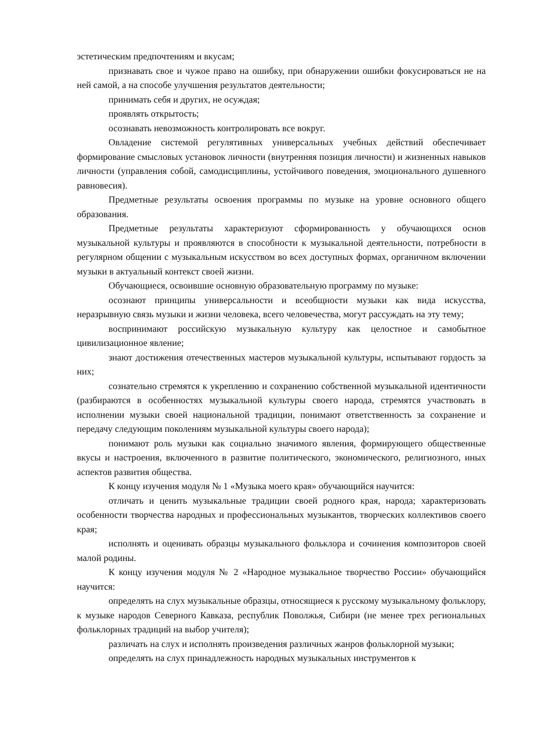эстетическим предпочтениям и вкусам;
признавать свое и чужое право на ошибку, при обнаружении ошибки фокусироваться не на ней самой, а на способе улучшения результатов деятельности;
принимать себя и других, не осуждая;
проявлять открытость;
осознавать невозможность контролировать все вокруг.
Овладение системой регулятивных универсальных учебных действий обеспечивает формирование смысловых установок личности (внутренняя позиция личности) и жизненных навыков личности (управления собой, самодисциплины, устойчивого поведения, эмоционального душевного равновесия).
Предметные результаты освоения программы по музыке на уровне основного общего образования.
Предметные результаты характеризуют сформированность у обучающихся основ музыкальной культуры и проявляются в способности к музыкальной деятельности, потребности в регулярном общении с музыкальным искусством во всех доступных формах, органичном включении музыки в актуальный контекст своей жизни.
Обучающиеся, освоившие основную образовательную программу по музыке:
осознают принципы универсальности и всеобщности музыки как вида искусства, неразрывную связь музыки и жизни человека, всего человечества, могут рассуждать на эту тему;
воспринимают российскую музыкальную культуру как целостное и самобытное цивилизационное явление;
знают достижения отечественных мастеров музыкальной культуры, испытывают гордость за них;
сознательно стремятся к укреплению и сохранению собственной музыкальной идентичности (разбираются в особенностях музыкальной культуры своего народа, стремятся участвовать в исполнении музыки своей национальной традиции, понимают ответственность за сохранение и передачу следующим поколениям музыкальной культуры своего народа);
понимают роль музыки как социально значимого явления, формирующего общественные вкусы и настроения, включенного в развитие политического, экономического, религиозного, иных аспектов развития общества.
К концу изучения модуля № 1 «Музыка моего края» обучающийся научится:
отличать и ценить музыкальные традиции своей родного края, народа; характеризовать особенности творчества народных и профессиональных музыкантов, творческих коллективов своего края;
исполнять и оценивать образцы музыкального фольклора и сочинения композиторов своей малой родины.
К концу изучения модуля № 2 «Народное музыкальное творчество России» обучающийся научится:
определять на слух музыкальные образцы, относящиеся к русскому музыкальному фольклору, к музыке народов Северного Кавказа, республик Поволжья, Сибири (не менее трех региональных фольклорных традиций на выбор учителя);
различать на слух и исполнять произведения различных жанров фольклорной музыки;
определять на слух принадлежность народных музыкальных инструментов к